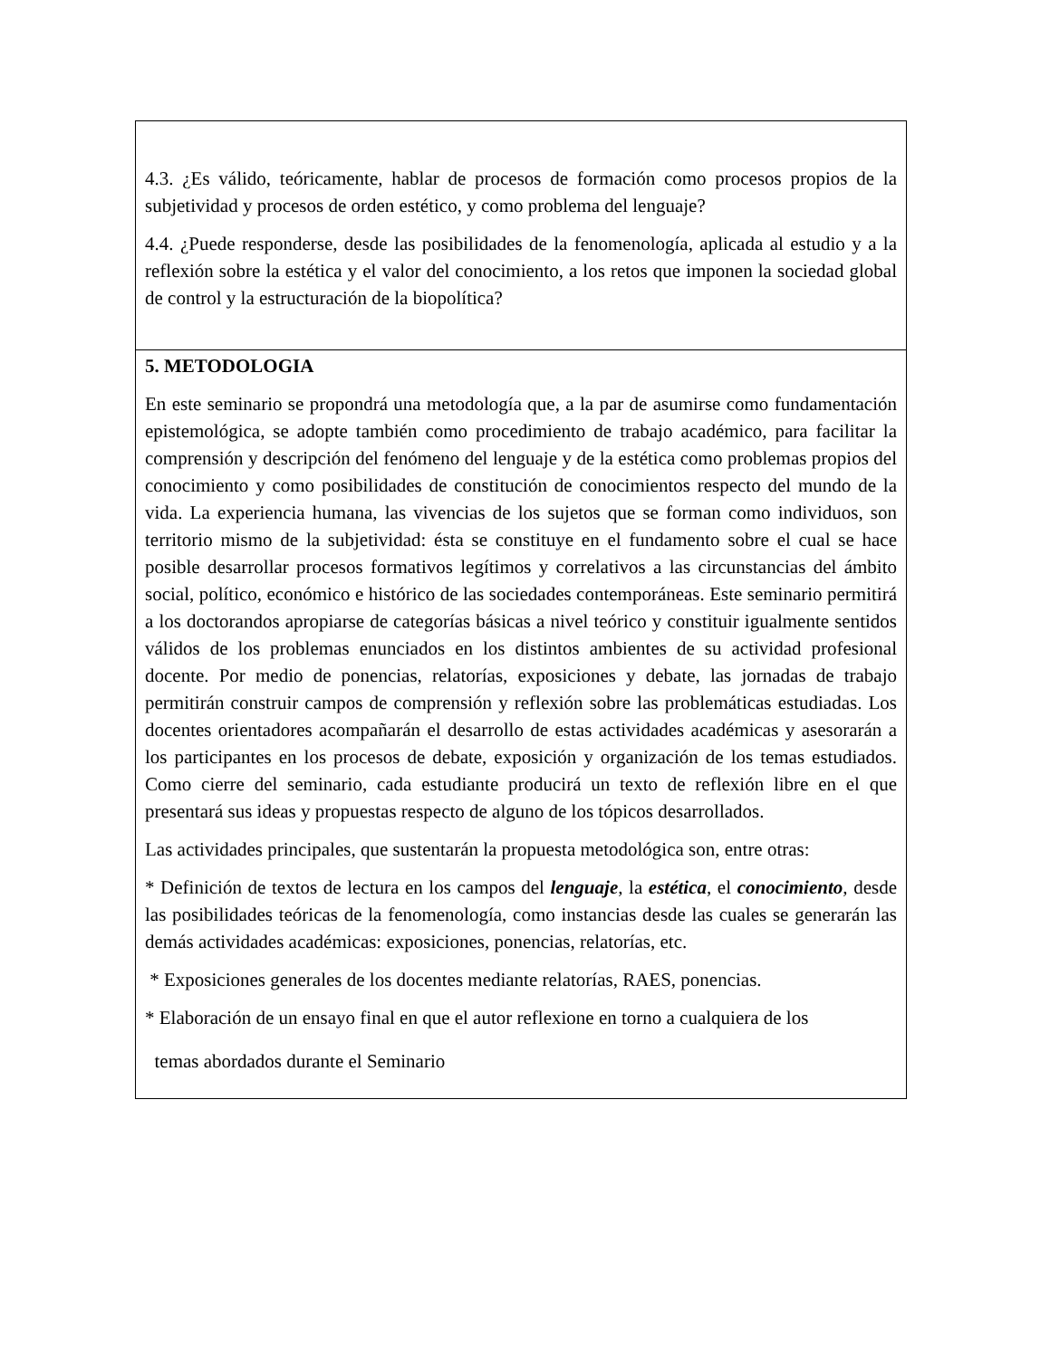| 4.3. ¿Es válido, teóricamente, hablar de procesos de formación como procesos propios de la subjetividad y procesos de orden estético, y como problema del lenguaje? 4.4. ¿Puede responderse, desde las posibilidades de la fenomenología, aplicada al estudio y a la reflexión sobre la estética y el valor del conocimiento, a los retos que imponen la sociedad global de control y la estructuración de la biopolítica? |
| 5. METODOLOGIA En este seminario se propondrá una metodología que, a la par de asumirse como fundamentación epistemológica, se adopte también como procedimiento de trabajo académico, para facilitar la comprensión y descripción del fenómeno del lenguaje y de la estética como problemas propios del conocimiento y como posibilidades de constitución de conocimientos respecto del mundo de la vida. La experiencia humana, las vivencias de los sujetos que se forman como individuos, son territorio mismo de la subjetividad: ésta se constituye en el fundamento sobre el cual se hace posible desarrollar procesos formativos legítimos y correlativos a las circunstancias del ámbito social, político, económico e histórico de las sociedades contemporáneas. Este seminario permitirá a los doctorandos apropiarse de categorías básicas a nivel teórico y constituir igualmente sentidos válidos de los problemas enunciados en los distintos ambientes de su actividad profesional docente. Por medio de ponencias, relatorías, exposiciones y debate, las jornadas de trabajo permitirán construir campos de comprensión y reflexión sobre las problemáticas estudiadas. Los docentes orientadores acompañarán el desarrollo de estas actividades académicas y asesorarán a los participantes en los procesos de debate, exposición y organización de los temas estudiados. Como cierre del seminario, cada estudiante producirá un texto de reflexión libre en el que presentará sus ideas y propuestas respecto de alguno de los tópicos desarrollados. Las actividades principales, que sustentarán la propuesta metodológica son, entre otras: * Definición de textos de lectura en los campos del lenguaje , la estética , el conocimiento , desde las posibilidades teóricas de la fenomenología, como instancias desde las cuales se generarán las demás actividades académicas: exposiciones, ponencias, relatorías, etc. * Exposiciones generales de los docentes mediante relatorías, RAES, ponencias. * Elaboración de un ensayo final en que el autor reflexione en torno a cualquiera de los temas abordados durante el Seminario |